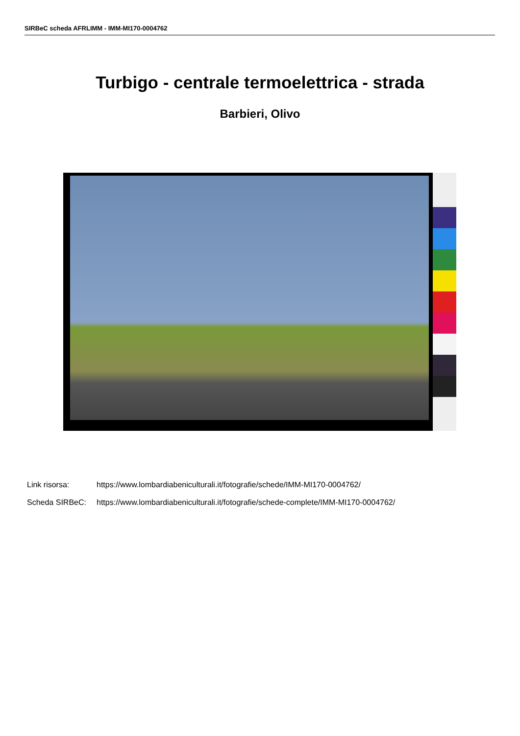SIRBeC scheda AFRLIMM - IMM-MI170-0004762
Turbigo - centrale termoelettrica - strada
Barbieri, Olivo
Link risorsa: https://www.lombardiabeniculturali.it/fotografie/schede/IMM-MI170-0004762/
Scheda SIRBeC: https://www.lombardiabeniculturali.it/fotografie/schede-complete/IMM-MI170-0004762/